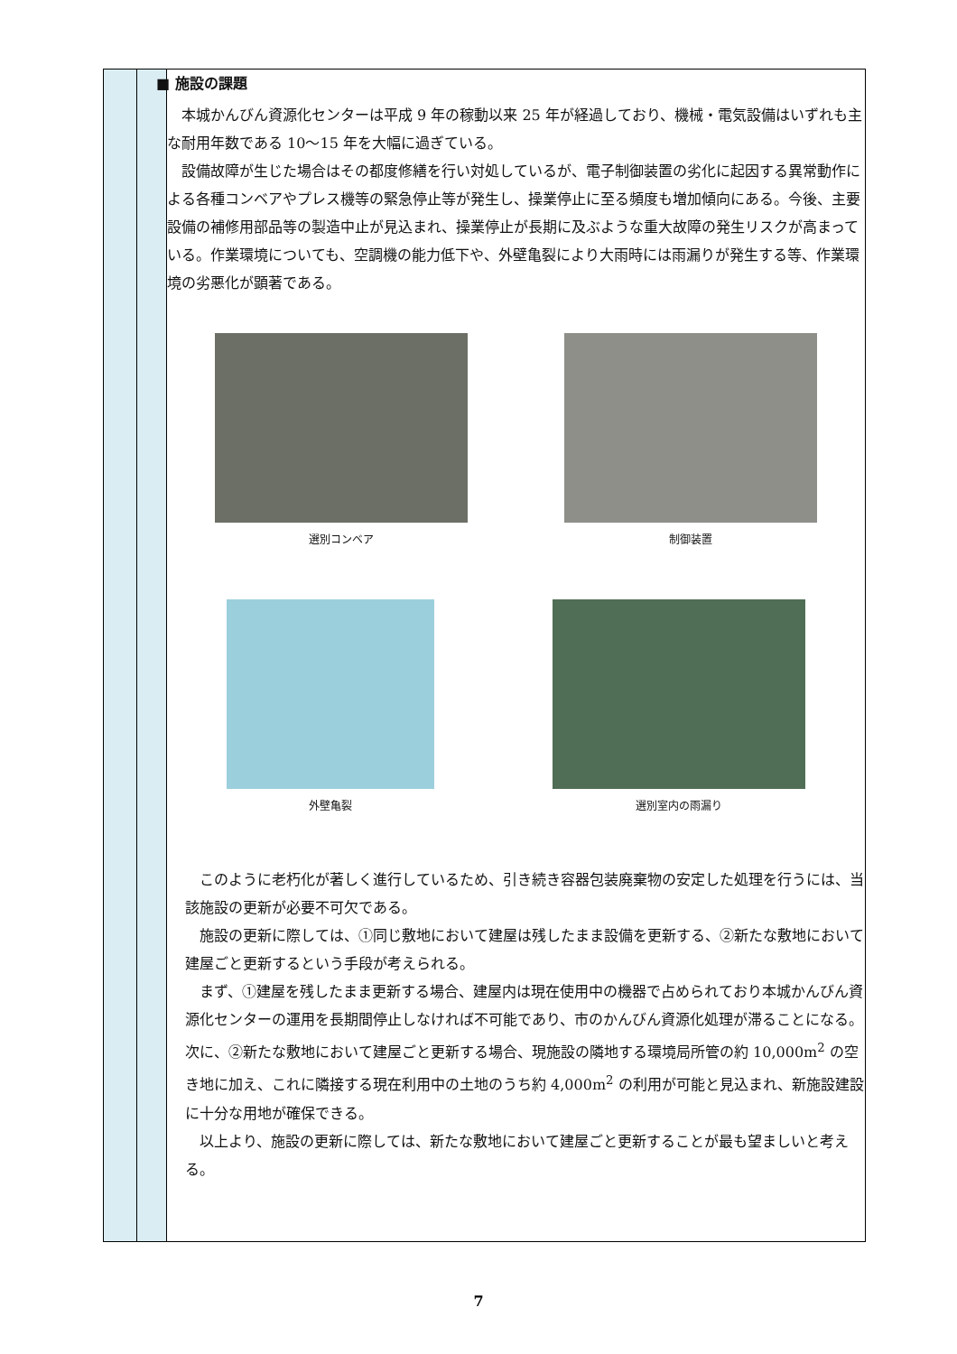| | | ■ 施設の課題 本城かんびん資源化センターは平成 9 年の稼動以来 25 年が経過しており、機械・電気設備はいずれも主な耐用年数である 10～15 年を大幅に過ぎている。 設備故障が生じた場合はその都度修繕を行い対処しているが、電子制御装置の劣化に起因する異常動作による各種コンベアやプレス機等の緊急停止等が発生し、操業停止に至る頻度も増加傾向にある。今後、主要設備の補修用部品等の製造中止が見込まれ、操業停止が長期に及ぶような重大故障の発生リスクが高まっている。作業環境についても、空調機の能力低下や、外壁亀裂により大雨時には雨漏りが発生する等、作業環境の劣悪化が顕著である。 選別コンベア 制御装置 外壁亀裂 選別室内の雨漏り このように老朽化が著しく進行しているため、引き続き容器包装廃棄物の安定した処理を行うには、当該施設の更新が必要不可欠である。 施設の更新に際しては、①同じ敷地において建屋は残したまま設備を更新する、②新たな敷地において建屋ごと更新するという手段が考えられる。 まず、①建屋を残したまま更新する場合、建屋内は現在使用中の機器で占められており本城かんびん資源化センターの運用を長期間停止しなければ不可能であり、市のかんびん資源化処理が滞ることになる。次に、②新たな敷地において建屋ごと更新する場合、現施設の隣地する環境局所管の約 10,000m<sup>2</sup> の空き地に加え、これに隣接する現在利用中の土地のうち約 4,000m<sup>2</sup> の利用が可能と見込まれ、新施設建設に十分な用地が確保できる。 以上より、施設の更新に際しては、新たな敷地において建屋ごと更新することが最も望ましいと考える。 |
7